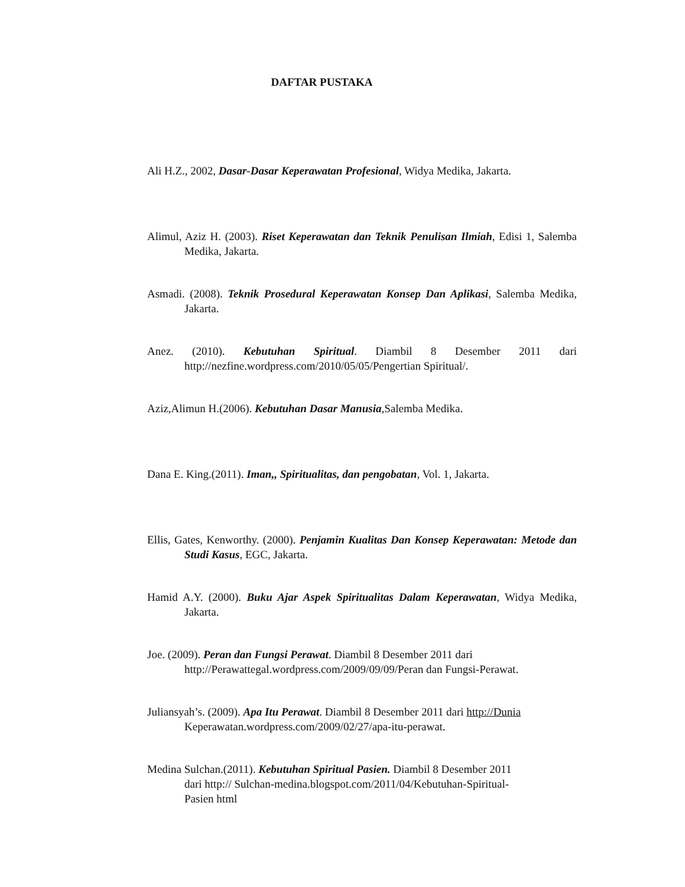DAFTAR PUSTAKA
Ali H.Z., 2002, Dasar-Dasar Keperawatan Profesional, Widya Medika, Jakarta.
Alimul, Aziz H. (2003). Riset Keperawatan dan Teknik Penulisan Ilmiah, Edisi 1, Salemba Medika, Jakarta.
Asmadi. (2008). Teknik Prosedural Keperawatan Konsep Dan Aplikasi, Salemba Medika, Jakarta.
Anez. (2010). Kebutuhan Spiritual. Diambil 8 Desember 2011 dari http://nezfine.wordpress.com/2010/05/05/Pengertian Spiritual/.
Aziz,Alimun H.(2006). Kebutuhan Dasar Manusia,Salemba Medika.
Dana E. King.(2011). Iman,, Spiritualitas, dan pengobatan, Vol. 1, Jakarta.
Ellis, Gates, Kenworthy. (2000). Penjamin Kualitas Dan Konsep Keperawatan: Metode dan Studi Kasus, EGC, Jakarta.
Hamid A.Y. (2000). Buku Ajar Aspek Spiritualitas Dalam Keperawatan, Widya Medika, Jakarta.
Joe. (2009). Peran dan Fungsi Perawat. Diambil 8 Desember 2011 dari
http://Perawattegal.wordpress.com/2009/09/09/Peran dan Fungsi-Perawat.
Juliansyah’s. (2009). Apa Itu Perawat. Diambil 8 Desember 2011 dari http://Dunia
Keperawatan.wordpress.com/2009/02/27/apa-itu-perawat.
Medina Sulchan.(2011). Kebutuhan Spiritual Pasien. Diambil 8 Desember 2011
dari http:// Sulchan-medina.blogspot.com/2011/04/Kebutuhan-Spiritual-
Pasien html